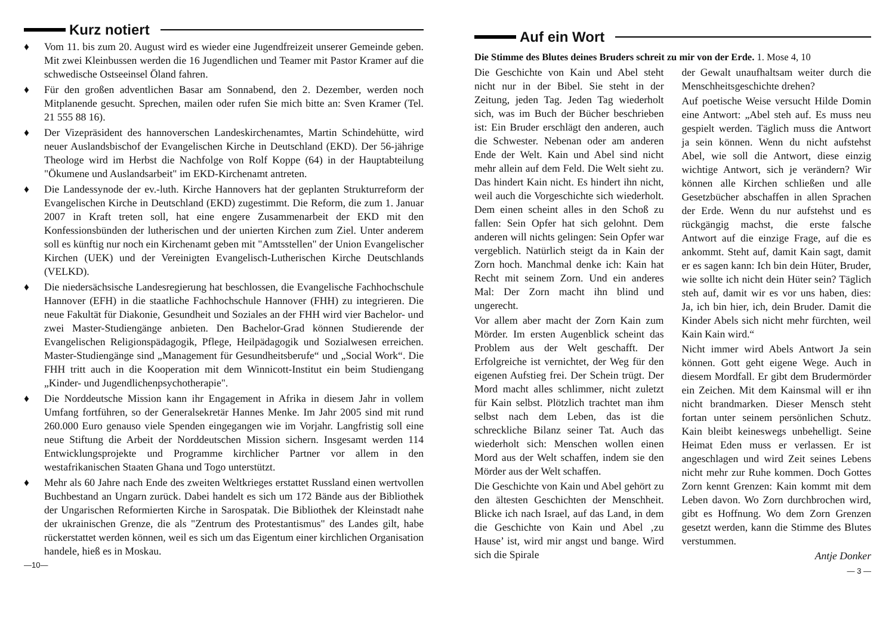Kurz notiert
♦ Vom 11. bis zum 20. August wird es wieder eine Jugendfreizeit unserer Gemeinde geben. Mit zwei Kleinbussen werden die 16 Jugendlichen und Teamer mit Pastor Kramer auf die schwedische Ostseeinsel Öland fahren.
♦ Für den großen adventlichen Basar am Sonnabend, den 2. Dezember, werden noch Mitplanende gesucht. Sprechen, mailen oder rufen Sie mich bitte an: Sven Kramer (Tel. 21 555 88 16).
♦ Der Vizepräsident des hannoverschen Landeskirchenamtes, Martin Schindehütte, wird neuer Auslandsbischof der Evangelischen Kirche in Deutschland (EKD). Der 56-jährige Theologe wird im Herbst die Nachfolge von Rolf Koppe (64) in der Hauptabteilung "Ökumene und Auslandsarbeit" im EKD-Kirchenamt antreten.
♦ Die Landessynode der ev.-luth. Kirche Hannovers hat der geplanten Strukturreform der Evangelischen Kirche in Deutschland (EKD) zugestimmt. Die Reform, die zum 1. Januar 2007 in Kraft treten soll, hat eine engere Zusammenarbeit der EKD mit den Konfessionsbünden der lutherischen und der unierten Kirchen zum Ziel. Unter anderem soll es künftig nur noch ein Kirchenamt geben mit "Amtsstellen" der Union Evangelischer Kirchen (UEK) und der Vereinigten Evangelisch-Lutherischen Kirche Deutschlands (VELKD).
♦ Die niedersächsische Landesregierung hat beschlossen, die Evangelische Fachhochschule Hannover (EFH) in die staatliche Fachhochschule Hannover (FHH) zu integrieren. Die neue Fakultät für Diakonie, Gesundheit und Soziales an der FHH wird vier Bachelor- und zwei Master-Studiengänge anbieten. Den Bachelor-Grad können Studierende der Evangelischen Religionspädagogik, Pflege, Heilpädagogik und Sozialwesen erreichen. Master-Studiengänge sind „Management für Gesundheitsberufe“ und „Social Work“. Die FHH tritt auch in die Kooperation mit dem Winnicott-Institut ein beim Studiengang „Kinder- und Jugendlichenpsychotherapie".
♦ Die Norddeutsche Mission kann ihr Engagement in Afrika in diesem Jahr in vollem Umfang fortführen, so der Generalsekretär Hannes Menke. Im Jahr 2005 sind mit rund 260.000 Euro genauso viele Spenden eingegangen wie im Vorjahr. Langfristig soll eine neue Stiftung die Arbeit der Norddeutschen Mission sichern. Insgesamt werden 114 Entwicklungsprojekte und Programme kirchlicher Partner vor allem in den westafrikanischen Staaten Ghana und Togo unterstützt.
♦ Mehr als 60 Jahre nach Ende des zweiten Weltkrieges erstattet Russland einen wertvollen Buchbestand an Ungarn zurück. Dabei handelt es sich um 172 Bände aus der Bibliothek der Ungarischen Reformierten Kirche in Sarospatak. Die Bibliothek der Kleinstadt nahe der ukrainischen Grenze, die als "Zentrum des Protestantismus" des Landes gilt, habe rückerstattet werden können, weil es sich um das Eigentum einer kirchlichen Organisation handele, hieß es in Moskau.
—10—
Auf ein Wort
Die Stimme des Blutes deines Bruders schreit zu mir von der Erde. 1. Mose 4, 10
Die Geschichte von Kain und Abel steht nicht nur in der Bibel. Sie steht in der Zeitung, jeden Tag. Jeden Tag wiederholt sich, was im Buch der Bücher beschrieben ist: Ein Bruder erschlägt den anderen, auch die Schwester. Nebenan oder am anderen Ende der Welt. Kain und Abel sind nicht mehr allein auf dem Feld. Die Welt sieht zu. Das hindert Kain nicht. Es hindert ihn nicht, weil auch die Vorgeschichte sich wiederholt. Dem einen scheint alles in den Schoß zu fallen: Sein Opfer hat sich gelohnt. Dem anderen will nichts gelingen: Sein Opfer war vergeblich. Natürlich steigt da in Kain der Zorn hoch. Manchmal denke ich: Kain hat Recht mit seinem Zorn. Und ein anderes Mal: Der Zorn macht ihn blind und ungerecht.
Vor allem aber macht der Zorn Kain zum Mörder. Im ersten Augenblick scheint das Problem aus der Welt geschafft. Der Erfolgreiche ist vernichtet, der Weg für den eigenen Aufstieg frei. Der Schein trügt. Der Mord macht alles schlimmer, nicht zuletzt für Kain selbst. Plötzlich trachtet man ihm selbst nach dem Leben, das ist die schreckliche Bilanz seiner Tat. Auch das wiederholt sich: Menschen wollen einen Mord aus der Welt schaffen, indem sie den Mörder aus der Welt schaffen.
Die Geschichte von Kain und Abel gehört zu den ältesten Geschichten der Menschheit. Blicke ich nach Israel, auf das Land, in dem die Geschichte von Kain und Abel ‚zu Hause’ ist, wird mir angst und bange. Wird sich die Spirale
der Gewalt unaufhaltsam weiter durch die Menschheitsgeschichte drehen?
Auf poetische Weise versucht Hilde Domin eine Antwort: „Abel steh auf. Es muss neu gespielt werden. Täglich muss die Antwort ja sein können. Wenn du nicht aufstehst Abel, wie soll die Antwort, diese einzig wichtige Antwort, sich je verändern? Wir können alle Kirchen schließen und alle Gesetzbücher abschaffen in allen Sprachen der Erde. Wenn du nur aufstehst und es rückgängig machst, die erste falsche Antwort auf die einzige Frage, auf die es ankommt. Steht auf, damit Kain sagt, damit er es sagen kann: Ich bin dein Hüter, Bruder, wie sollte ich nicht dein Hüter sein? Täglich steh auf, damit wir es vor uns haben, dies: Ja, ich bin hier, ich, dein Bruder. Damit die Kinder Abels sich nicht mehr fürchten, weil Kain Kain wird.“
Nicht immer wird Abels Antwort Ja sein können. Gott geht eigene Wege. Auch in diesem Mordfall. Er gibt dem Brudermörder ein Zeichen. Mit dem Kainsmal will er ihn nicht brandmarken. Dieser Mensch steht fortan unter seinem persönlichen Schutz. Kain bleibt keineswegs unbehelligt. Seine Heimat Eden muss er verlassen. Er ist angeschlagen und wird Zeit seines Lebens nicht mehr zur Ruhe kommen. Doch Gottes Zorn kennt Grenzen: Kain kommt mit dem Leben davon. Wo Zorn durchbrochen wird, gibt es Hoffnung. Wo dem Zorn Grenzen gesetzt werden, kann die Stimme des Blutes verstummen.
Antje Donker
— 3 —